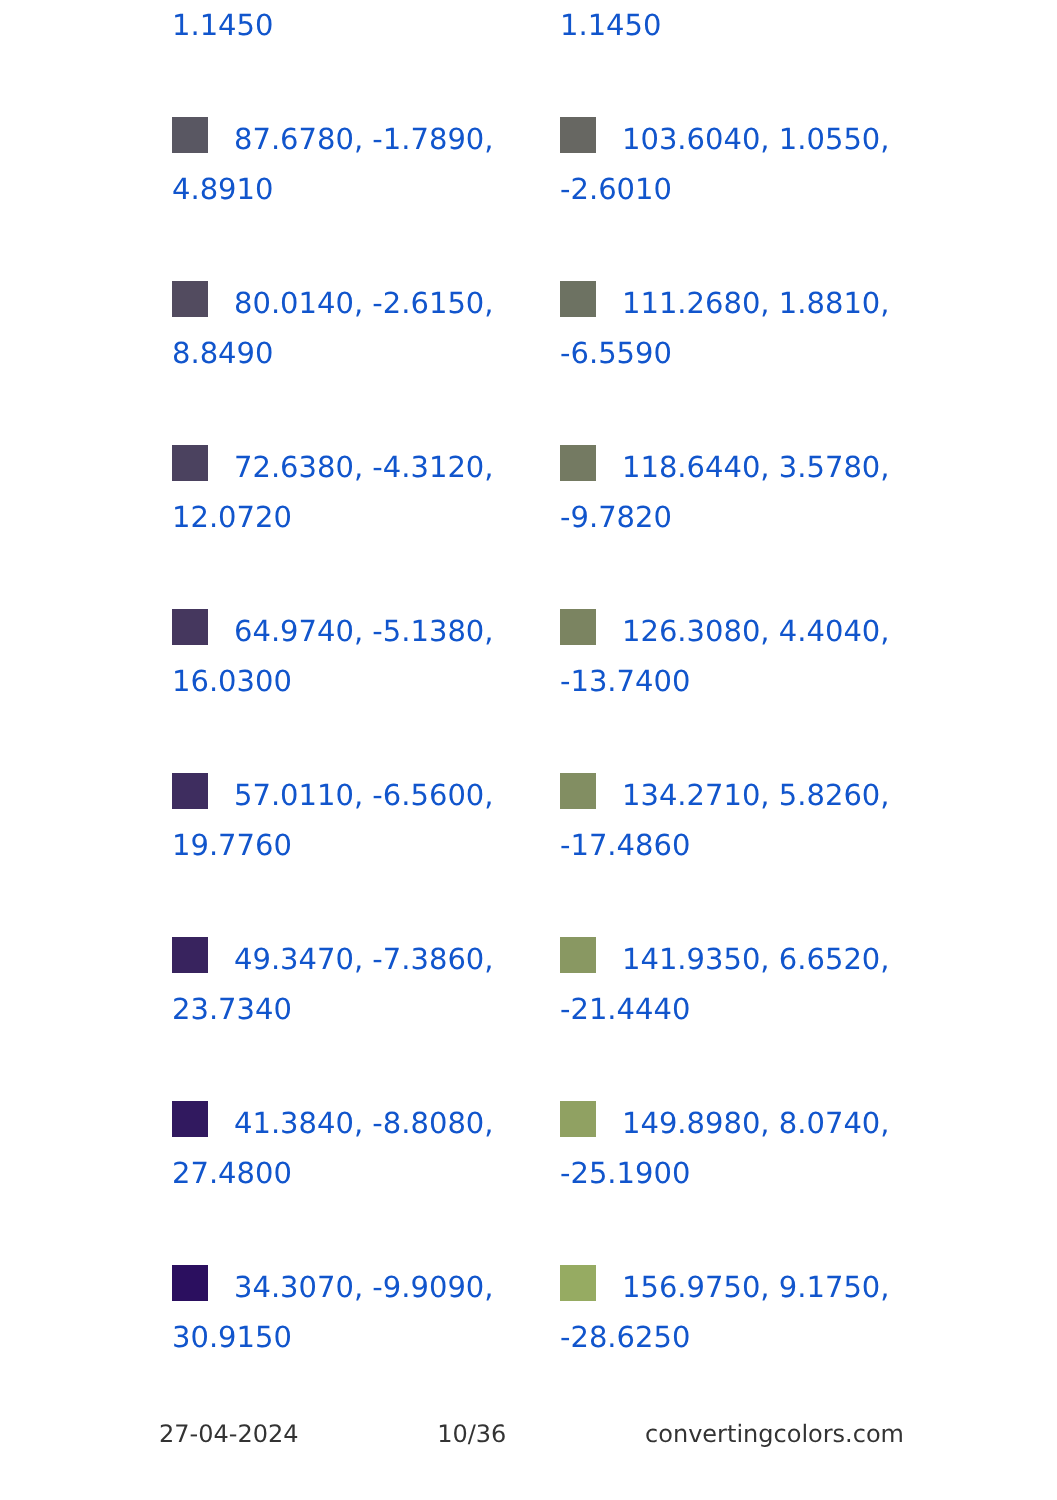1.1450
1.1450
87.6780, -1.7890, 4.8910
103.6040, 1.0550, -2.6010
80.0140, -2.6150, 8.8490
111.2680, 1.8810, -6.5590
72.6380, -4.3120, 12.0720
118.6440, 3.5780, -9.7820
64.9740, -5.1380, 16.0300
126.3080, 4.4040, -13.7400
57.0110, -6.5600, 19.7760
134.2710, 5.8260, -17.4860
49.3470, -7.3860, 23.7340
141.9350, 6.6520, -21.4440
41.3840, -8.8080, 27.4800
149.8980, 8.0740, -25.1900
34.3070, -9.9090, 30.9150
156.9750, 9.1750, -28.6250
27-04-2024 10/36 convertingcolors.com